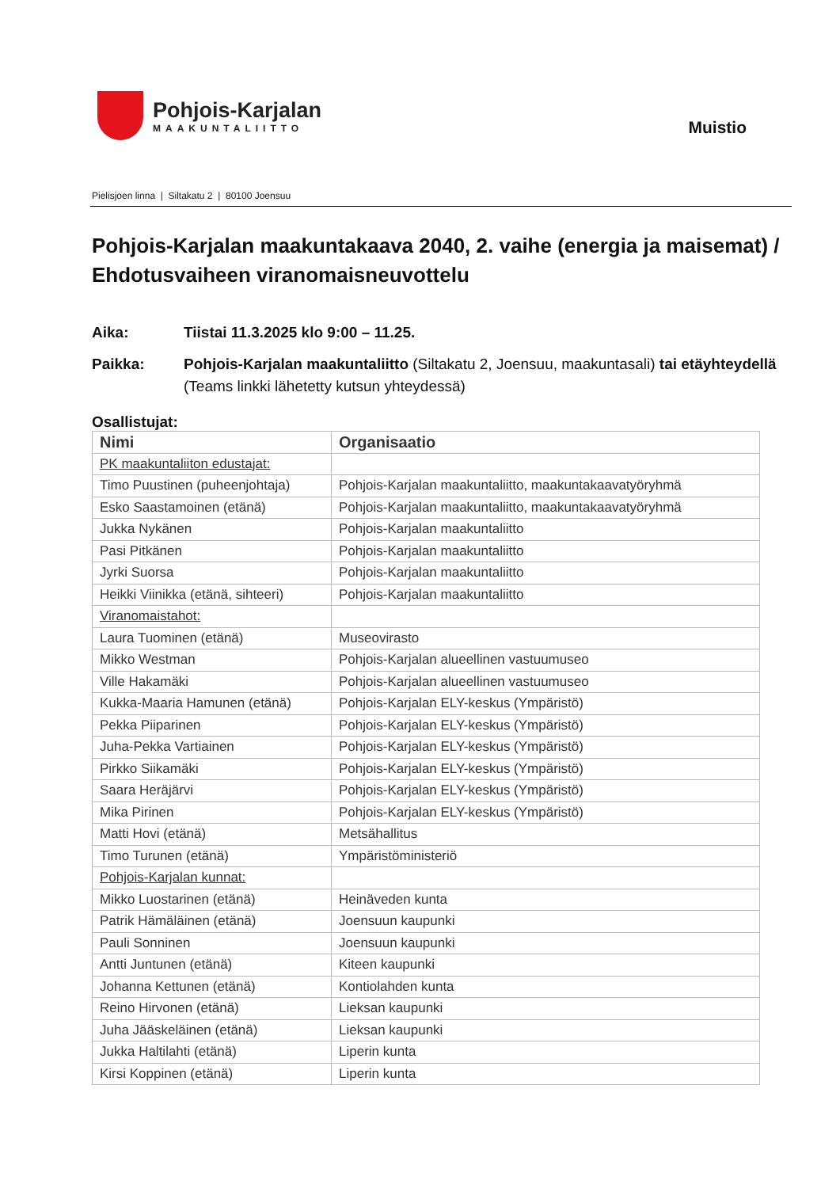Pohjois-Karjalan
MAAKUNTALIITTO
Muistio
Pielisjoen linna | Siltakatu 2 | 80100 Joensuu
Pohjois-Karjalan maakuntakaava 2040, 2. vaihe (energia ja maisemat) / Ehdotusvaiheen viranomaisneuvottelu
Aika: Tiistai 11.3.2025 klo 9:00 – 11.25.
Paikka: Pohjois-Karjalan maakuntaliitto (Siltakatu 2, Joensuu, maakuntasali) tai etäyhteydellä (Teams linkki lähetetty kutsun yhteydessä)
Osallistujat:
| Nimi | Organisaatio |
| --- | --- |
| PK maakuntaliiton edustajat: | |
| Timo Puustinen (puheenjohtaja) | Pohjois-Karjalan maakuntaliitto, maakuntakaavatyöryhmä |
| Esko Saastamoinen (etänä) | Pohjois-Karjalan maakuntaliitto, maakuntakaavatyöryhmä |
| Jukka Nykänen | Pohjois-Karjalan maakuntaliitto |
| Pasi Pitkänen | Pohjois-Karjalan maakuntaliitto |
| Jyrki Suorsa | Pohjois-Karjalan maakuntaliitto |
| Heikki Viinikka (etänä, sihteeri) | Pohjois-Karjalan maakuntaliitto |
| Viranomaistahot: | |
| Laura Tuominen (etänä) | Museovirasto |
| Mikko Westman | Pohjois-Karjalan alueellinen vastuumuseo |
| Ville Hakamäki | Pohjois-Karjalan alueellinen vastuumuseo |
| Kukka-Maaria Hamunen (etänä) | Pohjois-Karjalan ELY-keskus (Ympäristö) |
| Pekka Piiparinen | Pohjois-Karjalan ELY-keskus (Ympäristö) |
| Juha-Pekka Vartiainen | Pohjois-Karjalan ELY-keskus (Ympäristö) |
| Pirkko Siikamäki | Pohjois-Karjalan ELY-keskus (Ympäristö) |
| Saara Heräjärvi | Pohjois-Karjalan ELY-keskus (Ympäristö) |
| Mika Pirinen | Pohjois-Karjalan ELY-keskus (Ympäristö) |
| Matti Hovi (etänä) | Metsähallitus |
| Timo Turunen (etänä) | Ympäristöministeriö |
| Pohjois-Karjalan kunnat: | |
| Mikko Luostarinen (etänä) | Heinäveden kunta |
| Patrik Hämäläinen (etänä) | Joensuun kaupunki |
| Pauli Sonninen | Joensuun kaupunki |
| Antti Juntunen (etänä) | Kiteen kaupunki |
| Johanna Kettunen (etänä) | Kontiolahden kunta |
| Reino Hirvonen (etänä) | Lieksan kaupunki |
| Juha Jääskeläinen (etänä) | Lieksan kaupunki |
| Jukka Haltilahti (etänä) | Liperin kunta |
| Kirsi Koppinen (etänä) | Liperin kunta |